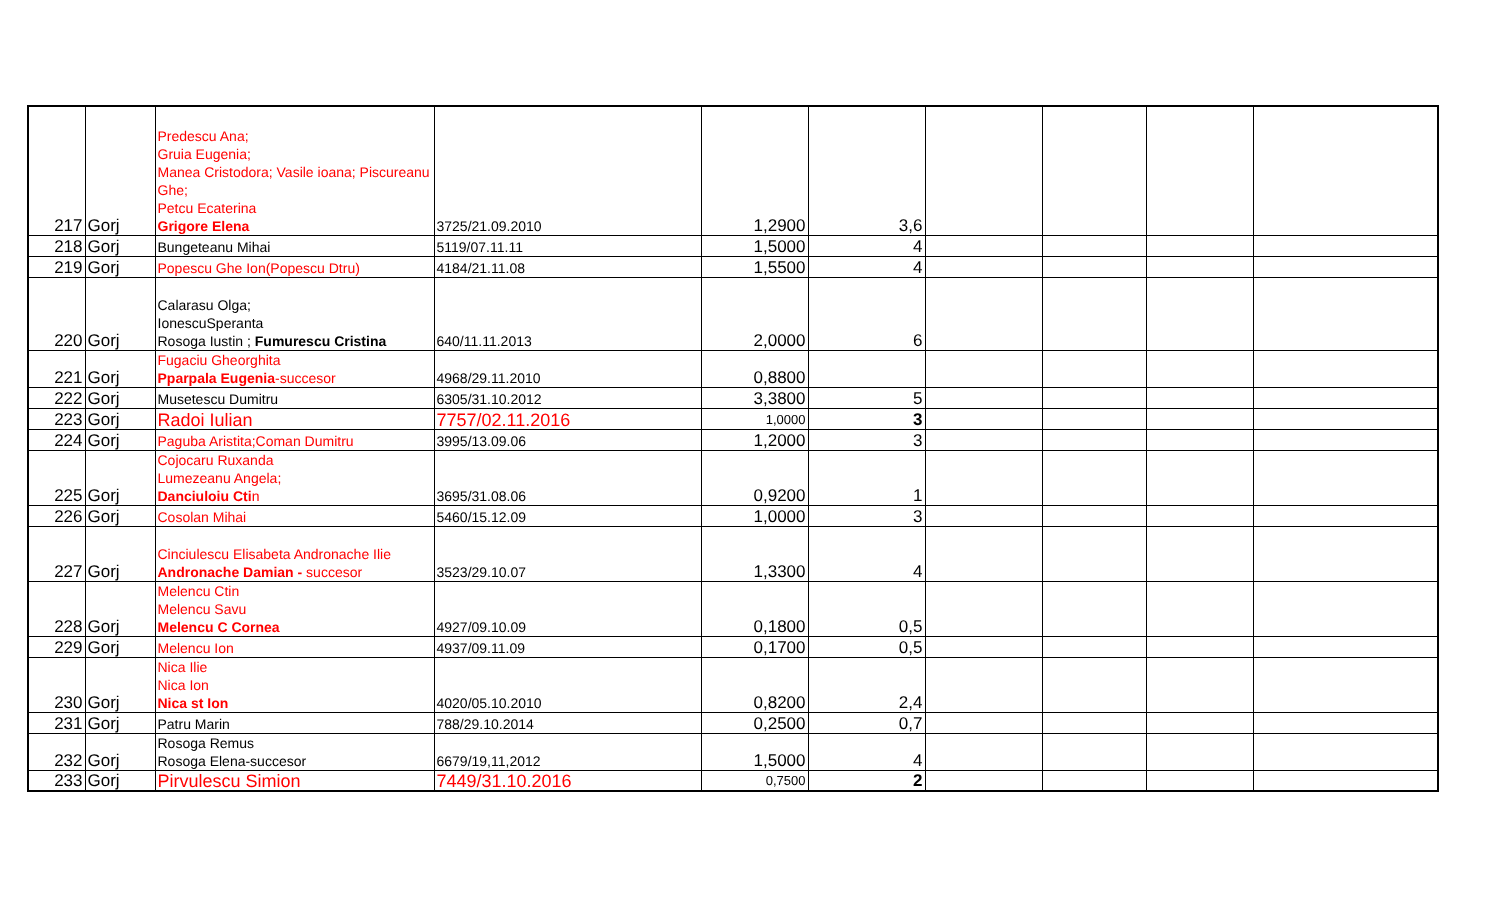| 217 | Gorj | Predescu Ana; Gruia Eugenia; Manea Cristodora; Vasile ioana; Piscureanu Ghe; Petcu Ecaterina Grigore Elena | 3725/21.09.2010 | 1,2900 | 3,6 | | | | |
| 218 | Gorj | Bungeteanu Mihai | 5119/07.11.11 | 1,5000 | 4 | | | | |
| 219 | Gorj | Popescu Ghe Ion(Popescu Dtru) | 4184/21.11.08 | 1,5500 | 4 | | | | |
| 220 | Gorj | Calarasu Olga; IonescuSperanta Rosoga Iustin ; Fumurescu Cristina | 640/11.11.2013 | 2,0000 | 6 | | | | |
| 221 | Gorj | Fugaciu Gheorghita Pparpala Eugenia -succesor | 4968/29.11.2010 | 0,8800 | | | | | |
| 222 | Gorj | Musetescu Dumitru | 6305/31.10.2012 | 3,3800 | 5 | | | | |
| 223 | Gorj | Radoi Iulian | 7757/02.11.2016 | 1,0000 | 3 | | | | |
| 224 | Gorj | Paguba Aristita;Coman Dumitru | 3995/13.09.06 | 1,2000 | 3 | | | | |
| 225 | Gorj | Cojocaru Ruxanda Lumezeanu Angela; Danciuloiu Cti n | 3695/31.08.06 | 0,9200 | 1 | | | | |
| 226 | Gorj | Cosolan Mihai | 5460/15.12.09 | 1,0000 | 3 | | | | |
| 227 | Gorj | Cinciulescu Elisabeta Andronache Ilie Andronache Damian - succesor | 3523/29.10.07 | 1,3300 | 4 | | | | |
| 228 | Gorj | Melencu Ctin Melencu Savu Melencu C Cornea | 4927/09.10.09 | 0,1800 | 0,5 | | | | |
| 229 | Gorj | Melencu Ion | 4937/09.11.09 | 0,1700 | 0,5 | | | | |
| 230 | Gorj | Nica Ilie Nica Ion Nica st Ion | 4020/05.10.2010 | 0,8200 | 2,4 | | | | |
| 231 | Gorj | Patru Marin | 788/29.10.2014 | 0,2500 | 0,7 | | | | |
| 232 | Gorj | Rosoga Remus Rosoga Elena-succesor | 6679/19,11,2012 | 1,5000 | 4 | | | | |
| 233 | Gorj | Pirvulescu Simion | 7449/31.10.2016 | 0,7500 | 2 | | | | |